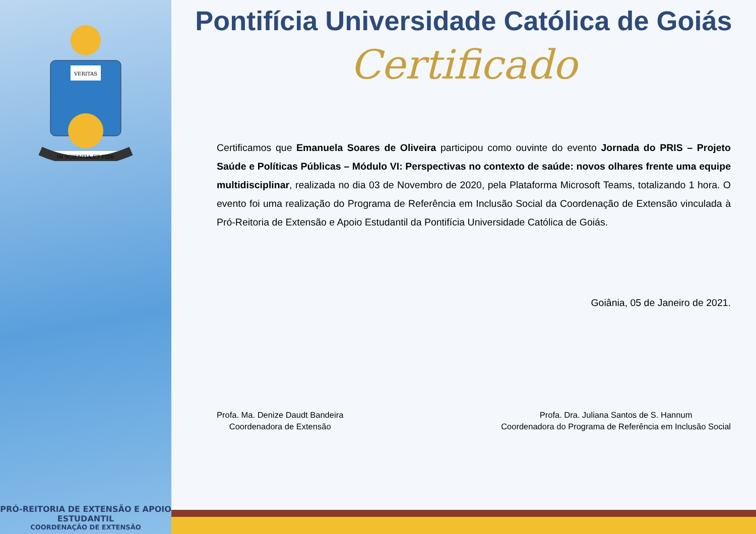VERITAS
IN SCIENTIA ET FIDE
PRÓ-REITORIA DE EXTENSÃO E APOIO ESTUDANTIL
COORDENAÇÃO DE EXTENSÃO
Pontifícia Universidade Católica de Goiás
Certificado
Certificamos que Emanuela Soares de Oliveira participou como ouvinte do evento Jornada do PRIS – Projeto Saúde e Políticas Públicas – Módulo VI: Perspectivas no contexto de saúde: novos olhares frente uma equipe multidisciplinar, realizada no dia 03 de Novembro de 2020, pela Plataforma Microsoft Teams, totalizando 1 hora. O evento foi uma realização do Programa de Referência em Inclusão Social da Coordenação de Extensão vinculada à Pró-Reitoria de Extensão e Apoio Estudantil da Pontifícia Universidade Católica de Goiás.
Goiânia, 05 de Janeiro de 2021.
Profa. Ma. Denize Daudt Bandeira
Coordenadora de Extensão
Profa. Dra. Juliana Santos de S. Hannum
Coordenadora do Programa de Referência em Inclusão Social